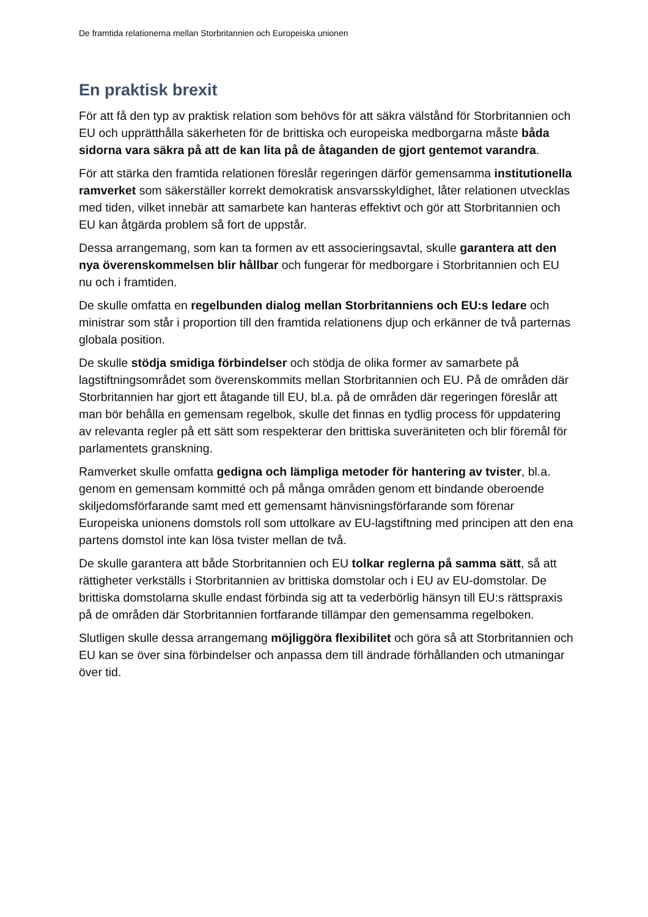De framtida relationerna mellan Storbritannien och Europeiska unionen
En praktisk brexit
För att få den typ av praktisk relation som behövs för att säkra välstånd för Storbritannien och EU och upprätthålla säkerheten för de brittiska och europeiska medborgarna måste båda sidorna vara säkra på att de kan lita på de åtaganden de gjort gentemot varandra.
För att stärka den framtida relationen föreslår regeringen därför gemensamma institutionella ramverket som säkerställer korrekt demokratisk ansvarsskyldighet, låter relationen utvecklas med tiden, vilket innebär att samarbete kan hanteras effektivt och gör att Storbritannien och EU kan åtgärda problem så fort de uppstår.
Dessa arrangemang, som kan ta formen av ett associeringsavtal, skulle garantera att den nya överenskommelsen blir hållbar och fungerar för medborgare i Storbritannien och EU nu och i framtiden.
De skulle omfatta en regelbunden dialog mellan Storbritanniens och EU:s ledare och ministrar som står i proportion till den framtida relationens djup och erkänner de två parternas globala position.
De skulle stödja smidiga förbindelser och stödja de olika former av samarbete på lagstiftningsområdet som överenskommits mellan Storbritannien och EU. På de områden där Storbritannien har gjort ett åtagande till EU, bl.a. på de områden där regeringen föreslår att man bör behålla en gemensam regelbok, skulle det finnas en tydlig process för uppdatering av relevanta regler på ett sätt som respekterar den brittiska suveräniteten och blir föremål för parlamentets granskning.
Ramverket skulle omfatta gedigna och lämpliga metoder för hantering av tvister, bl.a. genom en gemensam kommitté och på många områden genom ett bindande oberoende skiljedomsförfarande samt med ett gemensamt hänvisningsförfarande som förenar Europeiska unionens domstols roll som uttolkare av EU-lagstiftning med principen att den ena partens domstol inte kan lösa tvister mellan de två.
De skulle garantera att både Storbritannien och EU tolkar reglerna på samma sätt, så att rättigheter verkställs i Storbritannien av brittiska domstolar och i EU av EU-domstolar. De brittiska domstolarna skulle endast förbinda sig att ta vederbörlig hänsyn till EU:s rättspraxis på de områden där Storbritannien fortfarande tillämpar den gemensamma regelboken.
Slutligen skulle dessa arrangemang möjliggöra flexibilitet och göra så att Storbritannien och EU kan se över sina förbindelser och anpassa dem till ändrade förhållanden och utmaningar över tid.